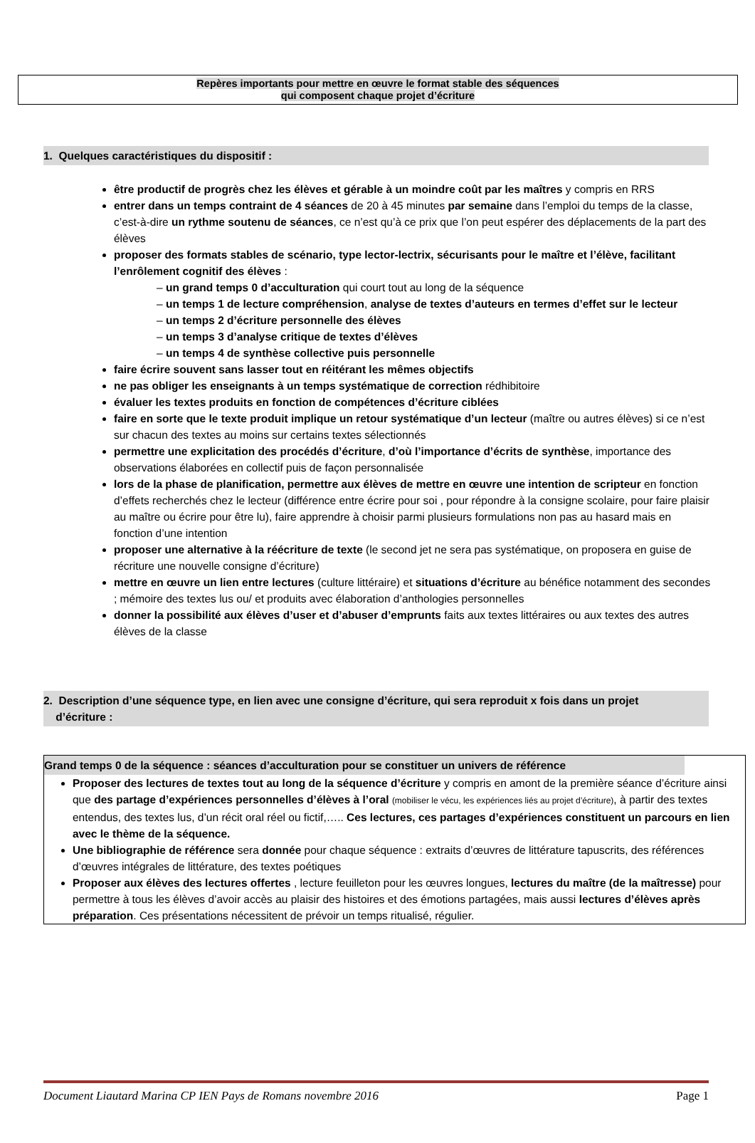Repères importants pour mettre en œuvre le format stable des séquences
qui composent chaque projet d’écriture
1. Quelques caractéristiques du dispositif :
être productif de progrès chez les élèves et gérable à un moindre coût par les maîtres y compris en RRS
entrer dans un temps contraint de 4 séances de 20 à 45 minutes par semaine dans l’emploi du temps de la classe, c’est-à-dire un rythme soutenu de séances, ce n’est qu’à ce prix que l’on peut espérer des déplacements de la part des élèves
proposer des formats stables de scénario, type lector-lectrix, sécurisants pour le maître et l’élève, facilitant l’enrôlement cognitif des élèves :
– un grand temps 0 d’acculturation qui court tout au long de la séquence
– un temps 1 de lecture compréhension, analyse de textes d’auteurs en termes d’effet sur le lecteur
– un temps 2 d’écriture personnelle des élèves
– un temps 3 d’analyse critique de textes d’élèves
– un temps 4 de synthèse collective puis personnelle
faire écrire souvent sans lasser tout en réitérant les mêmes objectifs
ne pas obliger les enseignants à un temps systématique de correction rédhibitoire
évaluer les textes produits en fonction de compétences d’écriture ciblées
faire en sorte que le texte produit implique un retour systématique d’un lecteur (maître ou autres élèves) si ce n’est sur chacun des textes au moins sur certains textes sélectionnés
permettre une explicitation des procédés d’écriture, d’où l’importance d’écrits de synthèse, importance des observations élaborées en collectif puis de façon personnalisée
lors de la phase de planification, permettre aux élèves de mettre en œuvre une intention de scripteur en fonction d’effets recherchés chez le lecteur (différence entre écrire pour soi , pour répondre à la consigne scolaire, pour faire plaisir au maître ou écrire pour être lu), faire apprendre à choisir parmi plusieurs formulations non pas au hasard mais en fonction d’une intention
proposer une alternative à la réécriture de texte (le second jet ne sera pas systématique, on proposera en guise de récriture une nouvelle consigne d’écriture)
mettre en œuvre un lien entre lectures (culture littéraire) et situations d’écriture au bénéfice notamment des secondes ; mémoire des textes lus ou/ et produits avec élaboration d’anthologies personnelles
donner la possibilité aux élèves d’user et d’abuser d’emprunts faits aux textes littéraires ou aux textes des autres élèves de la classe
2. Description d’une séquence type, en lien avec une consigne d’écriture, qui sera reproduit x fois dans un projet
d’écriture :
Grand temps 0 de la séquence : séances d’acculturation pour se constituer un univers de référence
Proposer des lectures de textes tout au long de la séquence d’écriture y compris en amont de la première séance d’écriture ainsi que des partage d’expériences personnelles d’élèves à l’oral (mobiliser le vécu, les expériences liés au projet d’écriture), à partir des textes entendus, des textes lus, d’un récit oral réel ou fictif,….. Ces lectures, ces partages d’expériences constituent un parcours en lien avec le thème de la séquence.
Une bibliographie de référence sera donnée pour chaque séquence : extraits d’œuvres de littérature tapuscrits, des références d’œuvres intégrales de littérature, des textes poétiques
Proposer aux élèves des lectures offertes , lecture feuilleton pour les œuvres longues, lectures du maître (de la maîtresse) pour permettre à tous les élèves d’avoir accès au plaisir des histoires et des émotions partagées, mais aussi lectures d’élèves après préparation. Ces présentations nécessitent de prévoir un temps ritualisé, régulier.
Document Liautard Marina CP IEN Pays de Romans novembre 2016 Page 1